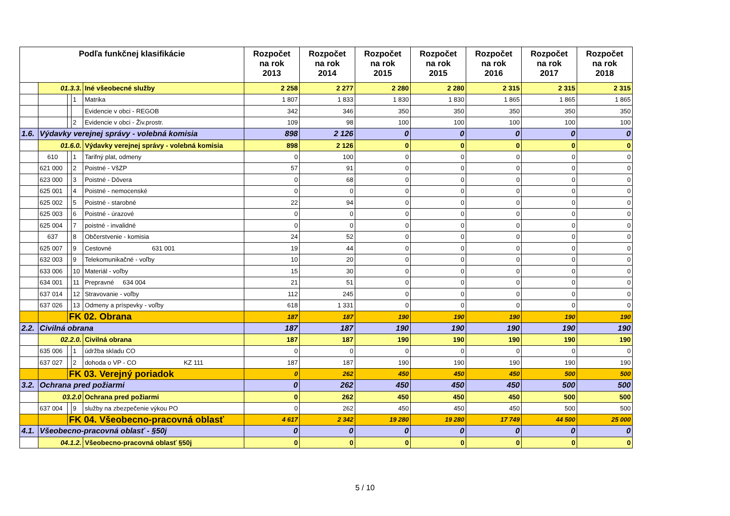| Podľa funkčnej klasifikácie | | | | | Rozpočet na rok 2013 | Rozpočet na rok 2014 | Rozpočet na rok 2015 | Rozpočet na rok 2015 | Rozpočet na rok 2016 | Rozpočet na rok 2017 | Rozpočet na rok 2018 |
| --- | --- | --- | --- | --- | --- | --- | --- | --- | --- | --- | --- |
| | 01.3.3. | | | Iné všeobecné služby | 2 258 | 2 277 | 2 280 | 2 280 | 2 315 | 2 315 | 2 315 |
| | | | 1 | Matrika | 1 807 | 1 833 | 1 830 | 1 830 | 1 865 | 1 865 | 1 865 |
| | | | | Evidencie v obci - REGOB | 342 | 346 | 350 | 350 | 350 | 350 | 350 |
| | | | 2 | Evidencie v obci - Živ.prostr. | 109 | 98 | 100 | 100 | 100 | 100 | 100 |
| 1.6. | Výdavky verejnej správy - volebná komisia | | | | 898 | 2 126 | 0 | 0 | 0 | 0 | 0 |
| | 01.6.0. | | | Výdavky verejnej správy - volebná komisia | 898 | 2 126 | 0 | 0 | 0 | 0 | 0 |
| | 610 | | 1 | Tarifný plat, odmeny | 0 | 100 | 0 | 0 | 0 | 0 | 0 |
| | 621 000 | | 2 | Poistné - VšZP | 57 | 91 | 0 | 0 | 0 | 0 | 0 |
| | 623 000 | | 3 | Poistné - Dôvera | 0 | 68 | 0 | 0 | 0 | 0 | 0 |
| | 625 001 | | 4 | Poistné - nemocenské | 0 | 0 | 0 | 0 | 0 | 0 | 0 |
| | 625 002 | | 5 | Poistné - starobné | 22 | 94 | 0 | 0 | 0 | 0 | 0 |
| | 625 003 | | 6 | Poistné - úrazové | 0 | 0 | 0 | 0 | 0 | 0 | 0 |
| | 625 004 | | 7 | poistné - invalidné | 0 | 0 | 0 | 0 | 0 | 0 | 0 |
| | 637 | | 8 | Občerstvenie - komisia | 24 | 52 | 0 | 0 | 0 | 0 | 0 |
| | 625 007 | | 9 | Cestovné 631 001 | 19 | 44 | 0 | 0 | 0 | 0 | 0 |
| | 632 003 | | 9 | Telekomunikačné - voľby | 10 | 20 | 0 | 0 | 0 | 0 | 0 |
| | 633 006 | | 10 | Materiál - voľby | 15 | 30 | 0 | 0 | 0 | 0 | 0 |
| | 634 001 | | 11 | Prepravné 634 004 | 21 | 51 | 0 | 0 | 0 | 0 | 0 |
| | 637 014 | | 12 | Stravovanie - voľby | 112 | 245 | 0 | 0 | 0 | 0 | 0 |
| | 637 026 | | 13 | Odmeny a príspevky - voľby | 618 | 1 331 | 0 | 0 | 0 | 0 | 0 |
| | | FK 02. Obrana | | | 187 | 187 | 190 | 190 | 190 | 190 | 190 |
| 2.2. | Civilná obrana | | | | 187 | 187 | 190 | 190 | 190 | 190 | 190 |
| | 02.2.0. | | | Civilná obrana | 187 | 187 | 190 | 190 | 190 | 190 | 190 |
| | 635 006 | | 1 | údržba skladu CO | 0 | 0 | 0 | 0 | 0 | 0 | 0 |
| | 637 027 | | 2 | dohoda o VP - CO KZ 111 | 187 | 187 | 190 | 190 | 190 | 190 | 190 |
| | | FK 03. Verejný poriadok | | | 0 | 262 | 450 | 450 | 450 | 500 | 500 |
| 3.2. | Ochrana pred požiarmi | | | | 0 | 262 | 450 | 450 | 450 | 500 | 500 |
| | 03.2.0 | | | Ochrana pred požiarmi | 0 | 262 | 450 | 450 | 450 | 500 | 500 |
| | 637 004 | | 9 | služby na zbezpečenie výkou PO | 0 | 262 | 450 | 450 | 450 | 500 | 500 |
| | | FK 04. Všeobecno-pracovná oblasť | | | 4 617 | 2 342 | 19 280 | 19 280 | 17 749 | 44 500 | 25 000 |
| 4.1. | Všeobecno-pracovná oblasť - §50j | | | | 0 | 0 | 0 | 0 | 0 | 0 | 0 |
| | 04.1.2. | | | Všeobecno-pracovná oblasť §50j | 0 | 0 | 0 | 0 | 0 | 0 | 0 |
5 / 10